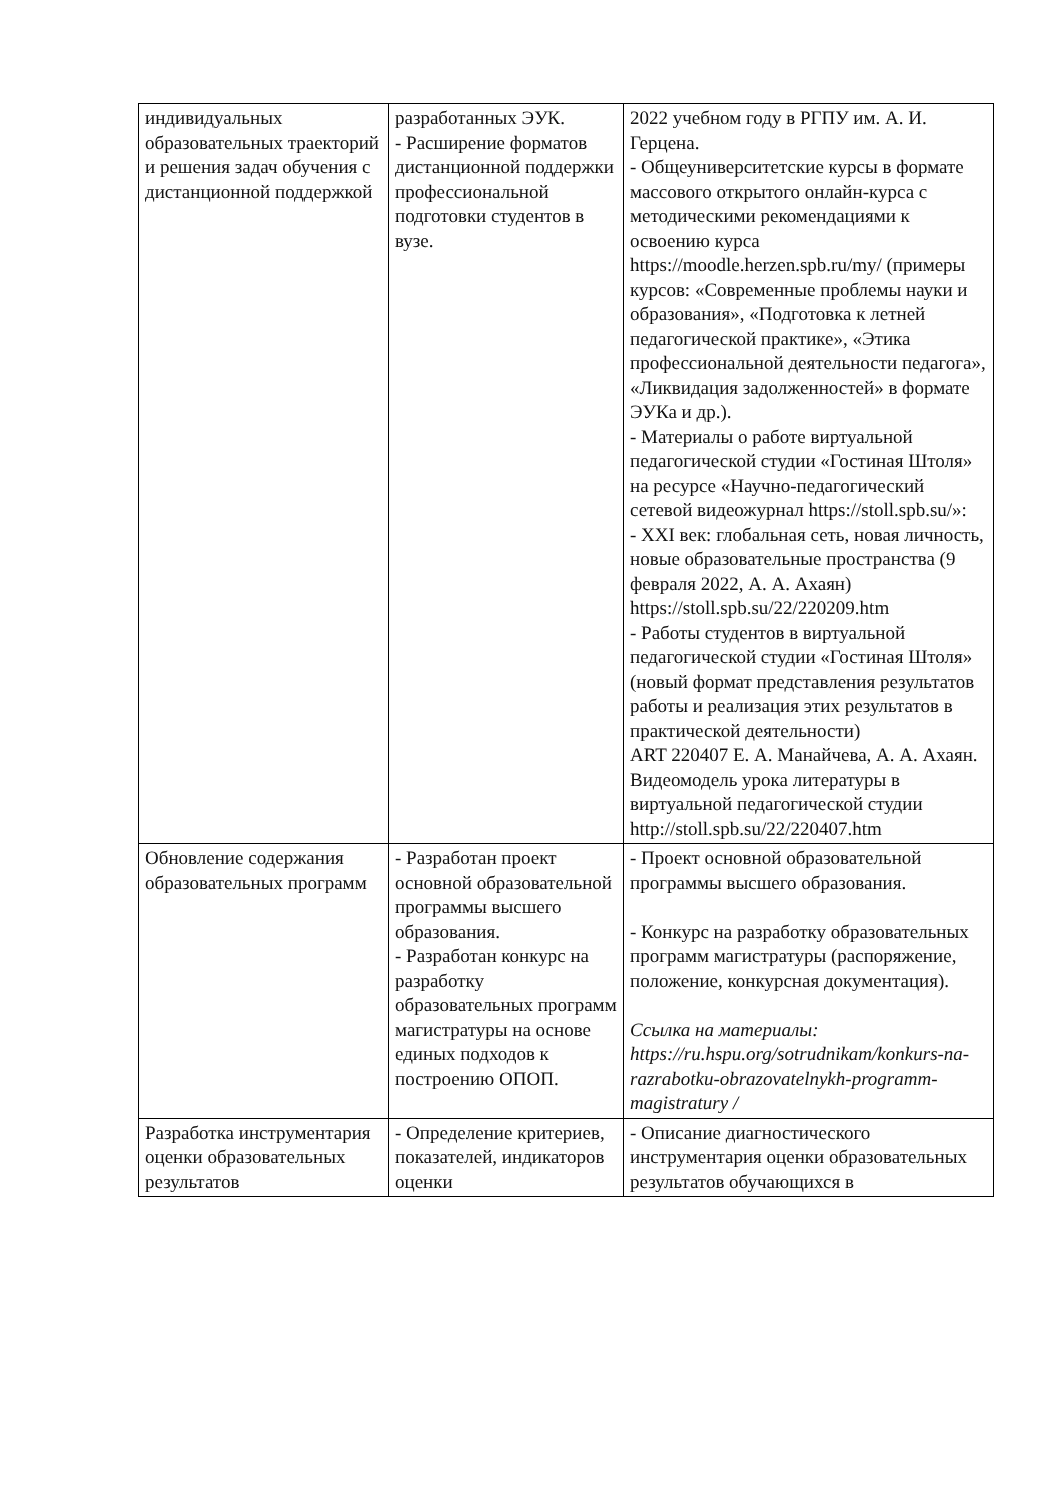| индивидуальных образовательных траекторий и решения задач обучения с дистанционной поддержкой | разработанных ЭУК. - Расширение форматов дистанционной поддержки профессиональной подготовки студентов в вузе. | 2022 учебном году в РГПУ им. А. И. Герцена. - Общеуниверситетские курсы в формате массового открытого онлайн-курса с методическими рекомендациями к освоению курса https://moodle.herzen.spb.ru/my/ (примеры курсов: «Современные проблемы науки и образования», «Подготовка к летней педагогической практике», «Этика профессиональной деятельности педагога», «Ликвидация задолженностей» в формате ЭУКа и др.). - Материалы о работе виртуальной педагогической студии «Гостиная Штоля» на ресурсе «Научно-педагогический сетевой видеожурнал https://stoll.spb.su/ »: - XXI век: глобальная сеть, новая личность, новые образовательные пространства (9 февраля 2022, А. А. Ахаян) https://stoll.spb.su/22/220209.htm - Работы студентов в виртуальной педагогической студии «Гостиная Штоля» (новый формат представления результатов работы и реализация этих результатов в практической деятельности) ART 220407 Е. А. Манайчева, А. А. Ахаян. Видеомодель урока литературы в виртуальной педагогической студии http://stoll.spb.su/22/220407.htm |
| Обновление содержания образовательных программ | - Разработан проект основной образовательной программы высшего образования. - Разработан конкурс на разработку образовательных программ магистратуры на основе единых подходов к построению ОПОП. | - Проект основной образовательной программы высшего образования. - Конкурс на разработку образовательных программ магистратуры (распоряжение, положение, конкурсная документация). Ссылка на материалы: https://ru.hspu.org/sotrudnikam/konkurs-na-razrabotku-obrazovatelnykh-programm-magistratury / |
| Разработка инструментария оценки образовательных результатов | - Определение критериев, показателей, индикаторов оценки | - Описание диагностического инструментария оценки образовательных результатов обучающихся в |